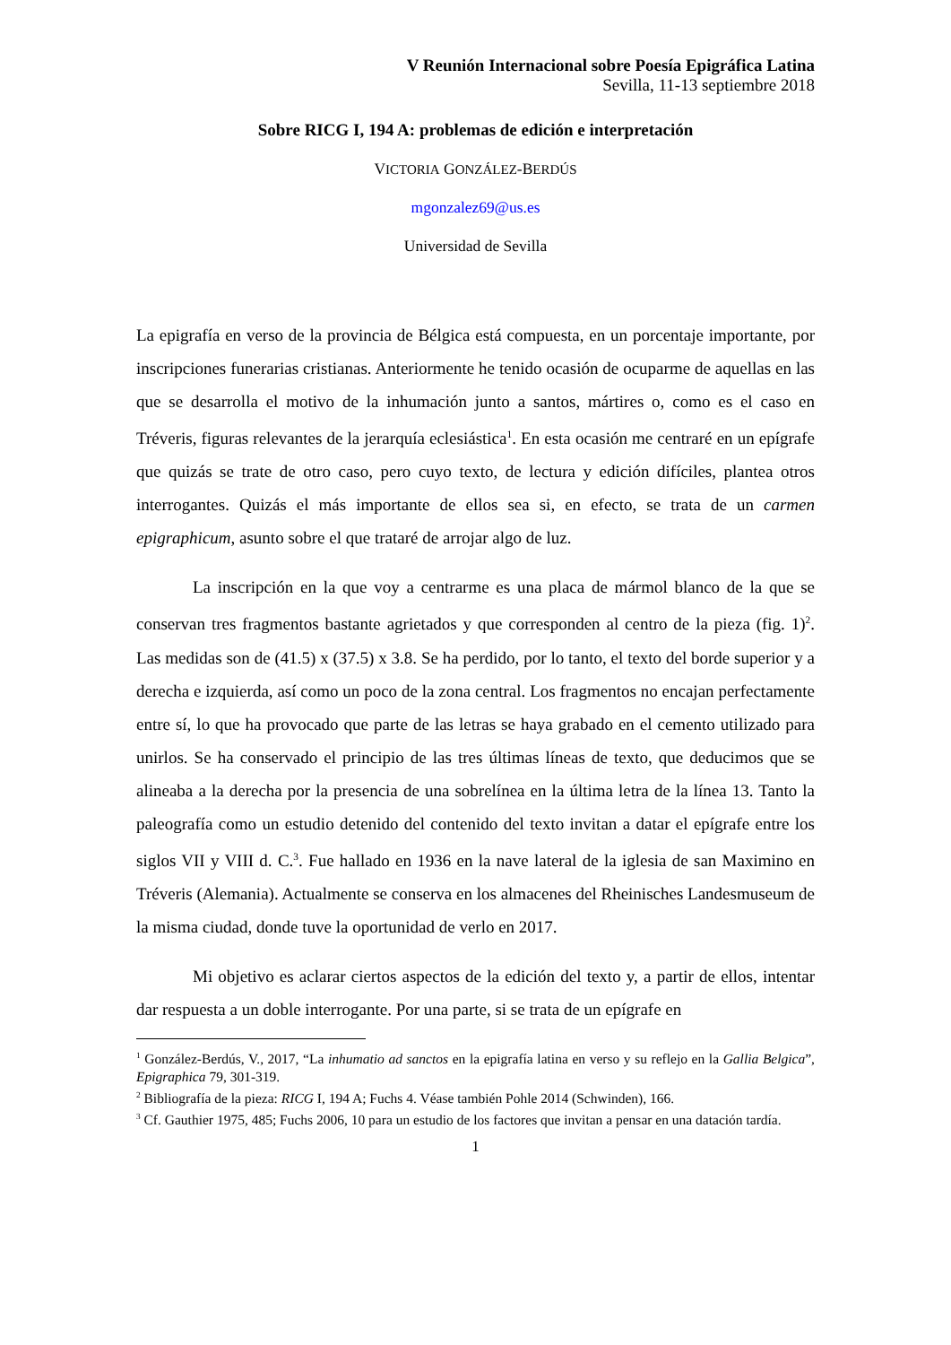V Reunión Internacional sobre Poesía Epigráfica Latina
Sevilla, 11-13 septiembre 2018
Sobre RICG I, 194 A: problemas de edición e interpretación
VICTORIA GONZÁLEZ-BERDÚS
mgonzalez69@us.es
Universidad de Sevilla
La epigrafía en verso de la provincia de Bélgica está compuesta, en un porcentaje importante, por inscripciones funerarias cristianas. Anteriormente he tenido ocasión de ocuparme de aquellas en las que se desarrolla el motivo de la inhumación junto a santos, mártires o, como es el caso en Tréveris, figuras relevantes de la jerarquía eclesiástica<sup>1</sup>. En esta ocasión me centraré en un epígrafe que quizás se trate de otro caso, pero cuyo texto, de lectura y edición difíciles, plantea otros interrogantes. Quizás el más importante de ellos sea si, en efecto, se trata de un carmen epigraphicum, asunto sobre el que trataré de arrojar algo de luz.
La inscripción en la que voy a centrarme es una placa de mármol blanco de la que se conservan tres fragmentos bastante agrietados y que corresponden al centro de la pieza (fig. 1)<sup>2</sup>. Las medidas son de (41.5) x (37.5) x 3.8. Se ha perdido, por lo tanto, el texto del borde superior y a derecha e izquierda, así como un poco de la zona central. Los fragmentos no encajan perfectamente entre sí, lo que ha provocado que parte de las letras se haya grabado en el cemento utilizado para unirlos. Se ha conservado el principio de las tres últimas líneas de texto, que deducimos que se alineaba a la derecha por la presencia de una sobrelínea en la última letra de la línea 13. Tanto la paleografía como un estudio detenido del contenido del texto invitan a datar el epígrafe entre los siglos VII y VIII d. C.<sup>3</sup>. Fue hallado en 1936 en la nave lateral de la iglesia de san Maximino en Tréveris (Alemania). Actualmente se conserva en los almacenes del Rheinisches Landesmuseum de la misma ciudad, donde tuve la oportunidad de verlo en 2017.
Mi objetivo es aclarar ciertos aspectos de la edición del texto y, a partir de ellos, intentar dar respuesta a un doble interrogante. Por una parte, si se trata de un epígrafe en
<sup>1</sup> González-Berdús, V., 2017, “La inhumatio ad sanctos en la epigrafía latina en verso y su reflejo en la Gallia Belgica”, Epigraphica 79, 301-319.
<sup>2</sup> Bibliografía de la pieza: RICG I, 194 A; Fuchs 4. Véase también Pohle 2014 (Schwinden), 166.
<sup>3</sup> Cf. Gauthier 1975, 485; Fuchs 2006, 10 para un estudio de los factores que invitan a pensar en una datación tardía.
1